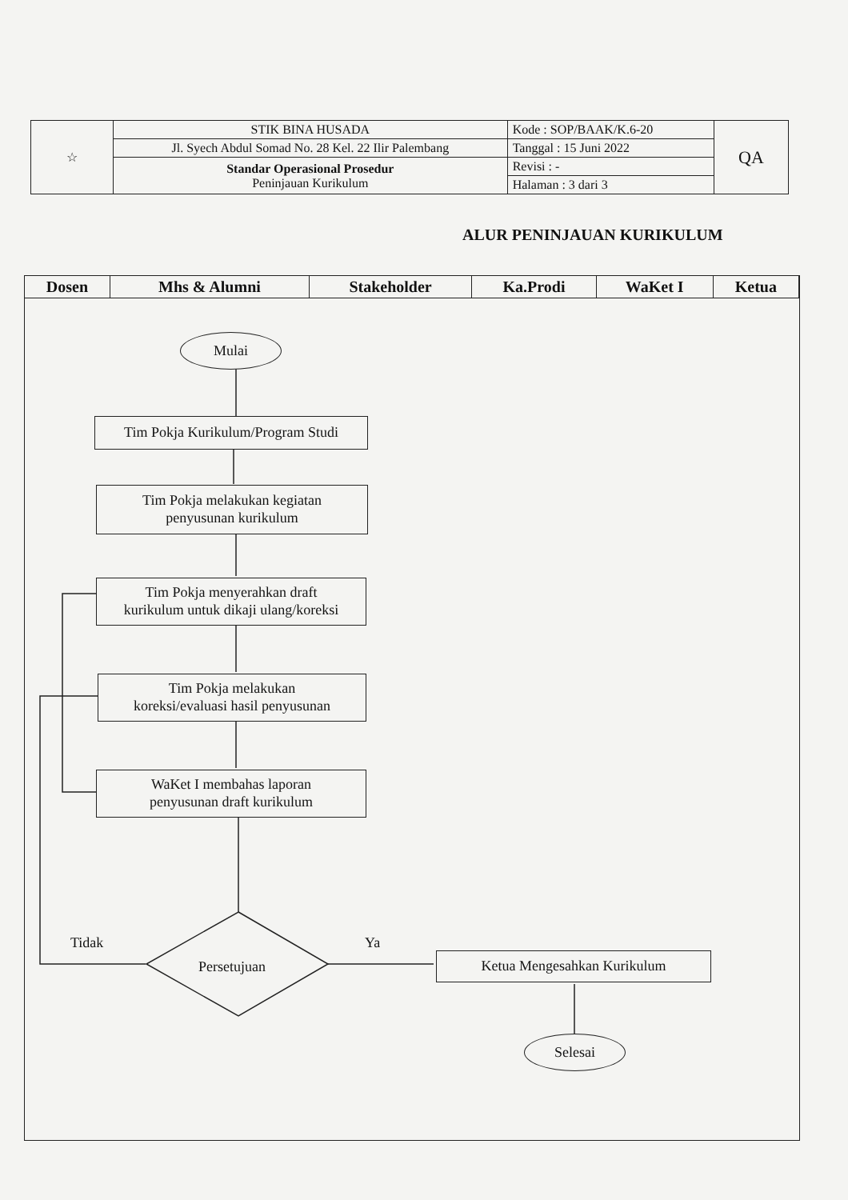| ☆ | STIK BINA HUSADA | Kode : SOP/BAAK/K.6-20 | QA |
| | Jl. Syech Abdul Somad No. 28 Kel. 22 Ilir Palembang | Tanggal : 15 Juni 2022 | |
| | Standar Operasional Prosedur Peninjauan Kurikulum | Revisi : - | |
| | | Halaman : 3 dari 3 | |
ALUR PENINJAUAN KURIKULUM
| Dosen | Mhs & Alumni | Stakeholder | Ka.Prodi | WaKet I | Ketua |
| --- | --- | --- | --- | --- | --- |
Mulai
Tim Pokja Kurikulum/Program Studi
Tim Pokja melakukan kegiatan
penyusunan kurikulum
Tim Pokja menyerahkan draft
kurikulum untuk dikaji ulang/koreksi
Tim Pokja melakukan
koreksi/evaluasi hasil penyusunan
WaKet I membahas laporan
penyusunan draft kurikulum
Tidak
Persetujuan
Ya
Ketua Mengesahkan Kurikulum
Selesai